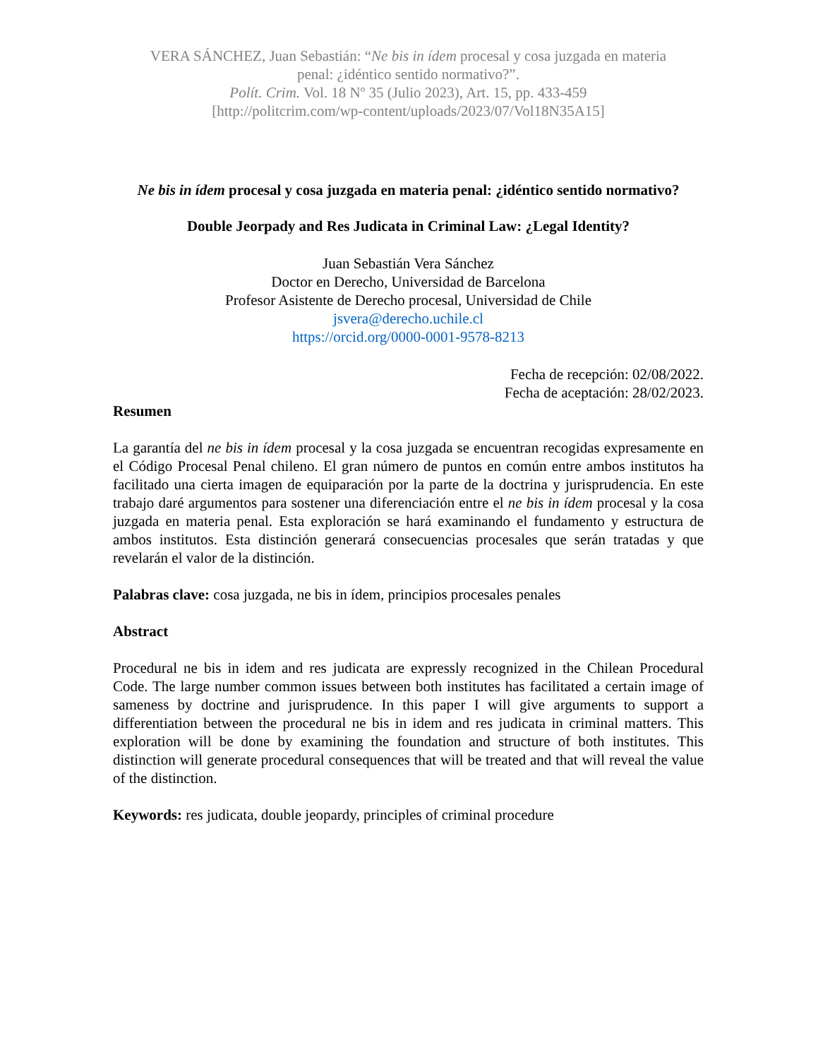VERA SÁNCHEZ, Juan Sebastián: “Ne bis in ídem procesal y cosa juzgada en materia
penal: ¿idéntico sentido normativo?”.
Polít. Crim. Vol. 18 Nº 35 (Julio 2023), Art. 15, pp. 433-459
[http://politcrim.com/wp-content/uploads/2023/07/Vol18N35A15]
Ne bis in ídem procesal y cosa juzgada en materia penal: ¿idéntico sentido normativo?
Double Jeorpady and Res Judicata in Criminal Law: ¿Legal Identity?
Juan Sebastián Vera Sánchez
Doctor en Derecho, Universidad de Barcelona
Profesor Asistente de Derecho procesal, Universidad de Chile
jsvera@derecho.uchile.cl
https://orcid.org/0000-0001-9578-8213
Fecha de recepción: 02/08/2022.
Fecha de aceptación: 28/02/2023.
Resumen
La garantía del ne bis in ídem procesal y la cosa juzgada se encuentran recogidas expresamente en el Código Procesal Penal chileno. El gran número de puntos en común entre ambos institutos ha facilitado una cierta imagen de equiparación por la parte de la doctrina y jurisprudencia. En este trabajo daré argumentos para sostener una diferenciación entre el ne bis in ídem procesal y la cosa juzgada en materia penal. Esta exploración se hará examinando el fundamento y estructura de ambos institutos. Esta distinción generará consecuencias procesales que serán tratadas y que revelarán el valor de la distinción.
Palabras clave: cosa juzgada, ne bis in ídem, principios procesales penales
Abstract
Procedural ne bis in idem and res judicata are expressly recognized in the Chilean Procedural Code. The large number common issues between both institutes has facilitated a certain image of sameness by doctrine and jurisprudence. In this paper I will give arguments to support a differentiation between the procedural ne bis in idem and res judicata in criminal matters. This exploration will be done by examining the foundation and structure of both institutes. This distinction will generate procedural consequences that will be treated and that will reveal the value of the distinction.
Keywords: res judicata, double jeopardy, principles of criminal procedure